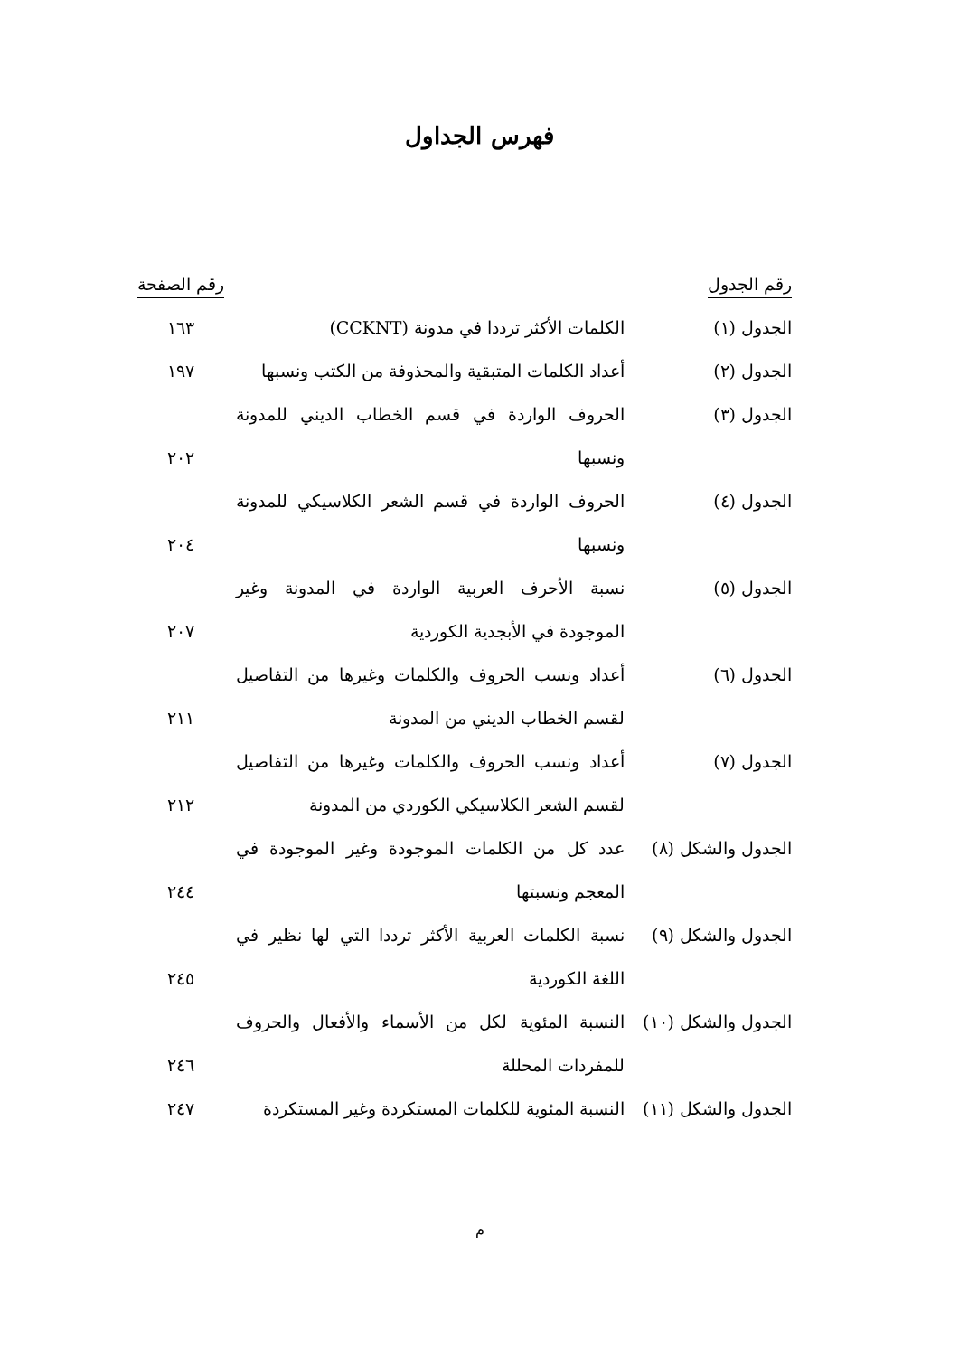فهرس الجداول
| رقم الجدول | | رقم الصفحة |
| --- | --- | --- |
| الجدول (١) | الكلمات الأكثر ترددا في مدونة (CCKNT) | ١٦٣ |
| الجدول (٢) | أعداد الكلمات المتبقية والمحذوفة من الكتب ونسبها | ١٩٧ |
| الجدول (٣) | الحروف الواردة في قسم الخطاب الديني للمدونة ونسبها | ٢٠٢ |
| الجدول (٤) | الحروف الواردة في قسم الشعر الكلاسيكي للمدونة ونسبها | ٢٠٤ |
| الجدول (٥) | نسبة الأحرف العربية الواردة في المدونة وغير الموجودة في الأبجدية الكوردية | ٢٠٧ |
| الجدول (٦) | أعداد ونسب الحروف والكلمات وغيرها من التفاصيل لقسم الخطاب الديني من المدونة | ٢١١ |
| الجدول (٧) | أعداد ونسب الحروف والكلمات وغيرها من التفاصيل لقسم الشعر الكلاسيكي الكوردي من المدونة | ٢١٢ |
| الجدول والشكل (٨) | عدد كل من الكلمات الموجودة وغير الموجودة في المعجم ونسبتها | ٢٤٤ |
| الجدول والشكل (٩) | نسبة الكلمات العربية الأكثر ترددا التي لها نظير في اللغة الكوردية | ٢٤٥ |
| الجدول والشكل (١٠) | النسبة المئوية لكل من الأسماء والأفعال والحروف للمفردات المحللة | ٢٤٦ |
| الجدول والشكل (١١) | النسبة المئوية للكلمات المستكردة وغير المستكردة | ٢٤٧ |
م